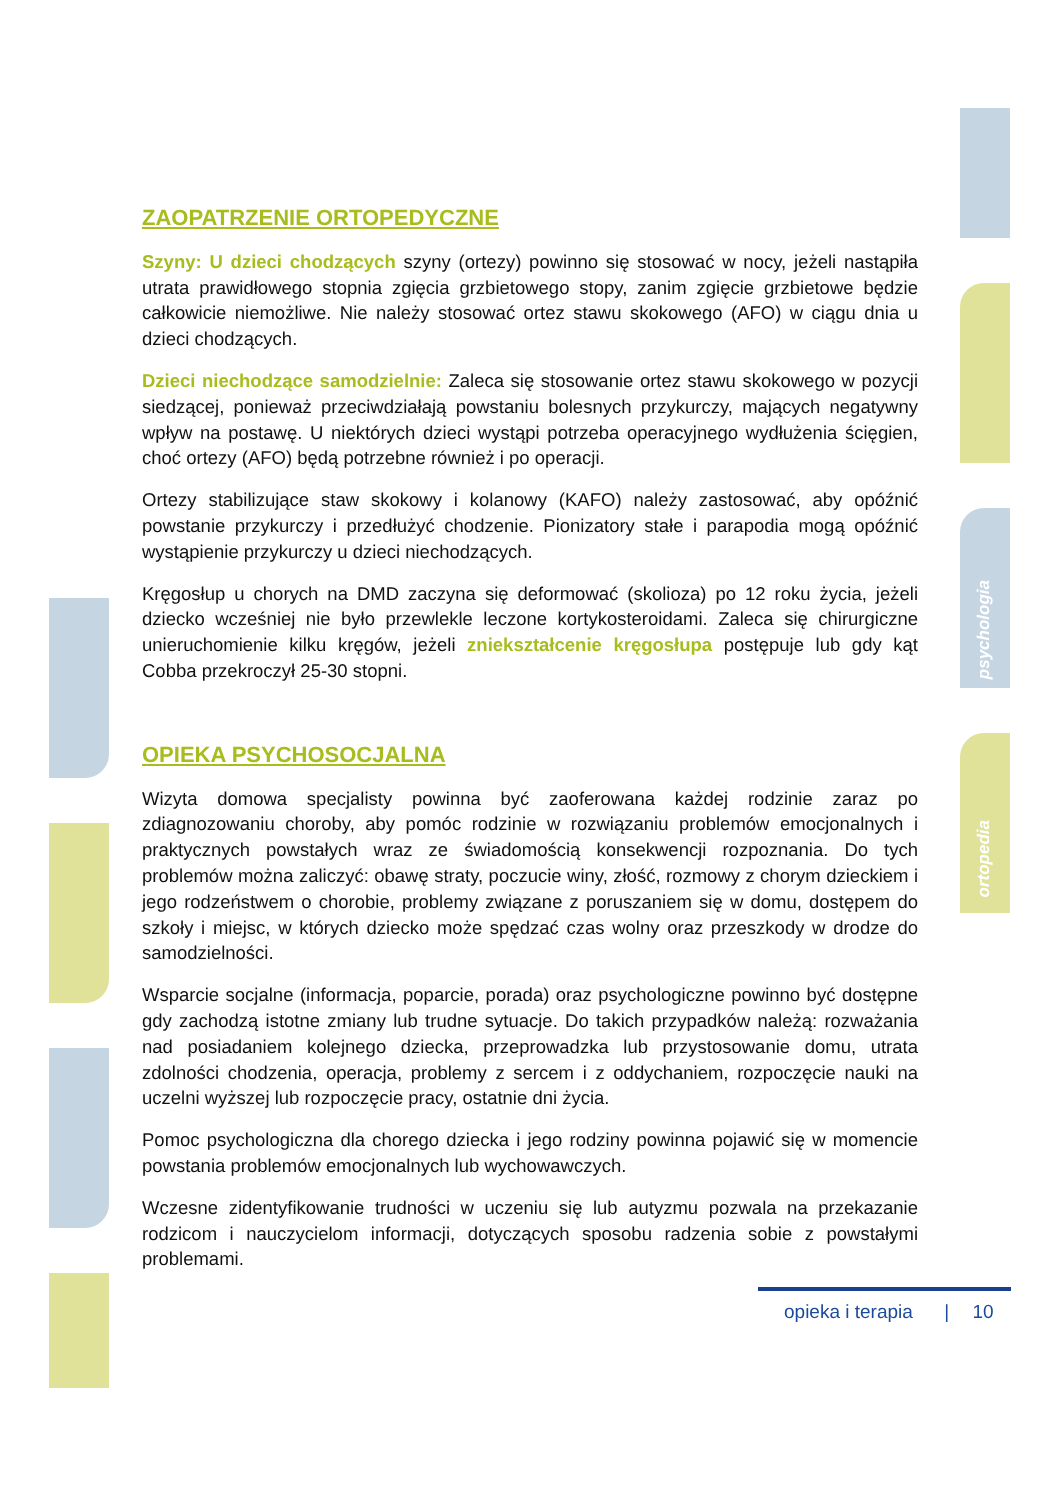psychologia
ortopedia
ZAOPATRZENIE ORTOPEDYCZNE
Szyny: U dzieci chodzących szyny (ortezy) powinno się stosować w nocy, jeżeli nastąpiła utrata prawidłowego stopnia zgięcia grzbietowego stopy, zanim zgięcie grzbietowe będzie całkowicie niemożliwe. Nie należy stosować ortez stawu skokowego (AFO) w ciągu dnia u dzieci chodzących.
Dzieci niechodzące samodzielnie: Zaleca się stosowanie ortez stawu skokowego w pozycji siedzącej, ponieważ przeciwdziałają powstaniu bolesnych przykurczy, mających negatywny wpływ na postawę. U niektórych dzieci wystąpi potrzeba operacyjnego wydłużenia ścięgien, choć ortezy (AFO) będą potrzebne również i po operacji.
Ortezy stabilizujące staw skokowy i kolanowy (KAFO) należy zastosować, aby opóźnić powstanie przykurczy i przedłużyć chodzenie. Pionizatory stałe i parapodia mogą opóźnić wystąpienie przykurczy u dzieci niechodzących.
Kręgosłup u chorych na DMD zaczyna się deformować (skolioza) po 12 roku życia, jeżeli dziecko wcześniej nie było przewlekle leczone kortykosteroidami. Zaleca się chirurgiczne unieruchomienie kilku kręgów, jeżeli zniekształcenie kręgosłupa postępuje lub gdy kąt Cobba przekroczył 25-30 stopni.
OPIEKA PSYCHOSOCJALNA
Wizyta domowa specjalisty powinna być zaoferowana każdej rodzinie zaraz po zdiagnozowaniu choroby, aby pomóc rodzinie w rozwiązaniu problemów emocjonalnych i praktycznych powstałych wraz ze świadomością konsekwencji rozpoznania. Do tych problemów można zaliczyć: obawę straty, poczucie winy, złość, rozmowy z chorym dzieckiem i jego rodzeństwem o chorobie, problemy związane z poruszaniem się w domu, dostępem do szkoły i miejsc, w których dziecko może spędzać czas wolny oraz przeszkody w drodze do samodzielności.
Wsparcie socjalne (informacja, poparcie, porada) oraz psychologiczne powinno być dostępne gdy zachodzą istotne zmiany lub trudne sytuacje. Do takich przypadków należą: rozważania nad posiadaniem kolejnego dziecka, przeprowadzka lub przystosowanie domu, utrata zdolności chodzenia, operacja, problemy z sercem i z oddychaniem, rozpoczęcie nauki na uczelni wyższej lub rozpoczęcie pracy, ostatnie dni życia.
Pomoc psychologiczna dla chorego dziecka i jego rodziny powinna pojawić się w momencie powstania problemów emocjonalnych lub wychowawczych.
Wczesne zidentyfikowanie trudności w uczeniu się lub autyzmu pozwala na przekazanie rodzicom i nauczycielom informacji, dotyczących sposobu radzenia sobie z powstałymi problemami.
opieka i terapia | 10